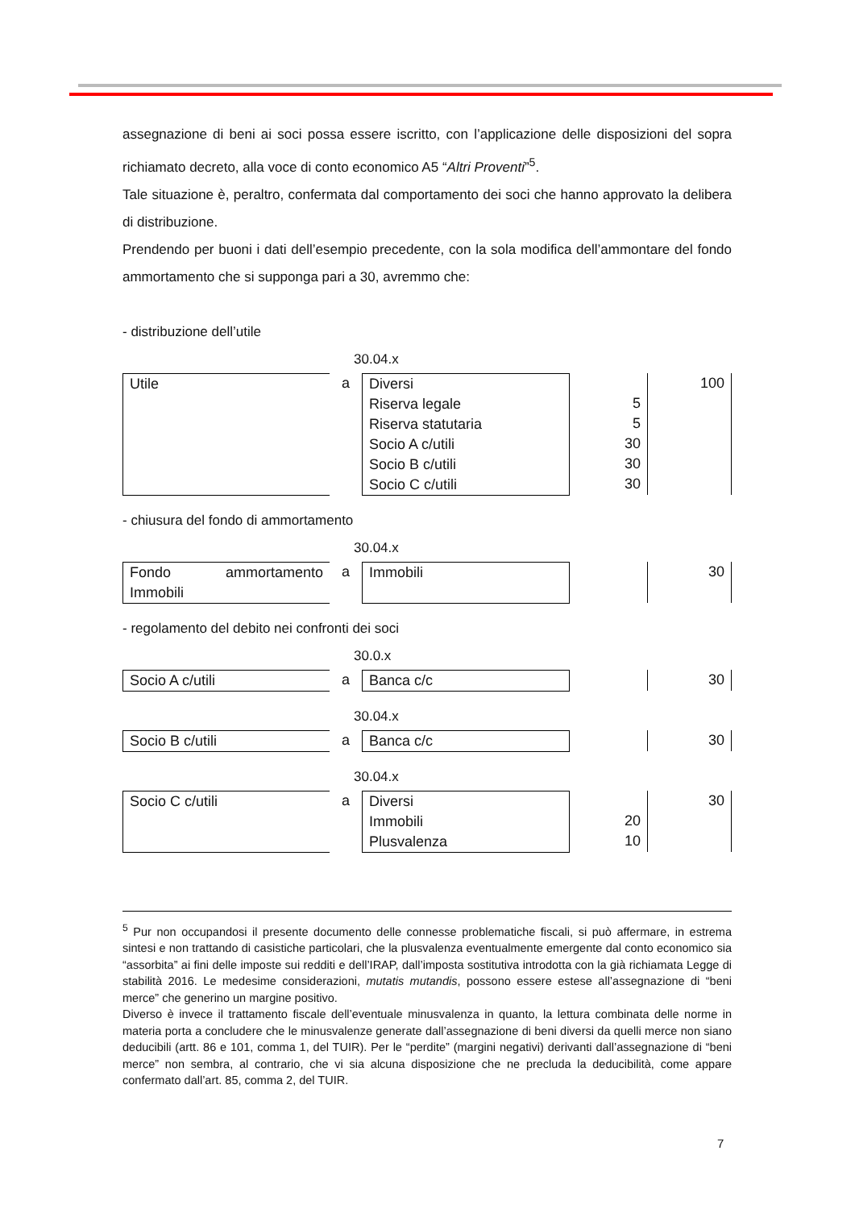assegnazione di beni ai soci possa essere iscritto, con l’applicazione delle disposizioni del sopra richiamato decreto, alla voce di conto economico A5 “Altri Proventi”<sup>5</sup>.
Tale situazione è, peraltro, confermata dal comportamento dei soci che hanno approvato la delibera di distribuzione.
Prendendo per buoni i dati dell’esempio precedente, con la sola modifica dell’ammontare del fondo ammortamento che si supponga pari a 30, avremmo che:
- distribuzione dell’utile
30.04.x
| Utile | a | Diversi Riserva legale Riserva statutaria Socio A c/utili Socio B c/utili Socio C c/utili | 5 5 30 30 30 | 100 |
- chiusura del fondo di ammortamento
30.04.x
| Fondo ammortamento Immobili | a | Immobili | | 30 |
- regolamento del debito nei confronti dei soci
30.0.x
| Socio A c/utili | a | Banca c/c | | 30 |
30.04.x
| Socio B c/utili | a | Banca c/c | | 30 |
30.04.x
| Socio C c/utili | a | Diversi Immobili Plusvalenza | 20 10 | 30 |
<sup>5</sup> Pur non occupandosi il presente documento delle connesse problematiche fiscali, si può affermare, in estrema sintesi e non trattando di casistiche particolari, che la plusvalenza eventualmente emergente dal conto economico sia “assorbita” ai fini delle imposte sui redditi e dell’IRAP, dall’imposta sostitutiva introdotta con la già richiamata Legge di stabilità 2016. Le medesime considerazioni, mutatis mutandis, possono essere estese all’assegnazione di “beni merce” che generino un margine positivo.
Diverso è invece il trattamento fiscale dell’eventuale minusvalenza in quanto, la lettura combinata delle norme in materia porta a concludere che le minusvalenze generate dall’assegnazione di beni diversi da quelli merce non siano deducibili (artt. 86 e 101, comma 1, del TUIR). Per le “perdite” (margini negativi) derivanti dall’assegnazione di “beni merce” non sembra, al contrario, che vi sia alcuna disposizione che ne precluda la deducibilità, come appare confermato dall’art. 85, comma 2, del TUIR.
7